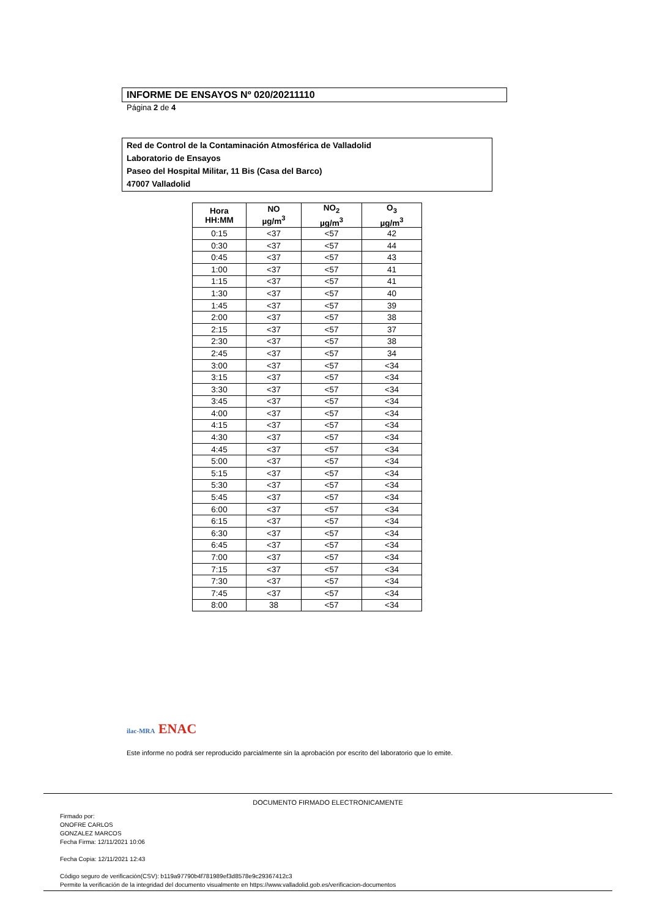INFORME DE ENSAYOS Nº 020/20211110
Página 2 de 4
Red de Control de la Contaminación Atmosférica de Valladolid
Laboratorio de Ensayos
Paseo del Hospital Militar, 11 Bis (Casa del Barco)
47007 Valladolid
| Hora HH:MM | NO µg/m<sup>3</sup> | NO<sub>2</sub> µg/m<sup>3</sup> | O<sub>3</sub> µg/m<sup>3</sup> |
| --- | --- | --- | --- |
| 0:15 | <37 | <57 | 42 |
| 0:30 | <37 | <57 | 44 |
| 0:45 | <37 | <57 | 43 |
| 1:00 | <37 | <57 | 41 |
| 1:15 | <37 | <57 | 41 |
| 1:30 | <37 | <57 | 40 |
| 1:45 | <37 | <57 | 39 |
| 2:00 | <37 | <57 | 38 |
| 2:15 | <37 | <57 | 37 |
| 2:30 | <37 | <57 | 38 |
| 2:45 | <37 | <57 | 34 |
| 3:00 | <37 | <57 | <34 |
| 3:15 | <37 | <57 | <34 |
| 3:30 | <37 | <57 | <34 |
| 3:45 | <37 | <57 | <34 |
| 4:00 | <37 | <57 | <34 |
| 4:15 | <37 | <57 | <34 |
| 4:30 | <37 | <57 | <34 |
| 4:45 | <37 | <57 | <34 |
| 5:00 | <37 | <57 | <34 |
| 5:15 | <37 | <57 | <34 |
| 5:30 | <37 | <57 | <34 |
| 5:45 | <37 | <57 | <34 |
| 6:00 | <37 | <57 | <34 |
| 6:15 | <37 | <57 | <34 |
| 6:30 | <37 | <57 | <34 |
| 6:45 | <37 | <57 | <34 |
| 7:00 | <37 | <57 | <34 |
| 7:15 | <37 | <57 | <34 |
| 7:30 | <37 | <57 | <34 |
| 7:45 | <37 | <57 | <34 |
| 8:00 | 38 | <57 | <34 |
ilac-MRA ENAC
Este informe no podrá ser reproducido parcialmente sin la aprobación por escrito del laboratorio que lo emite.
DOCUMENTO FIRMADO ELECTRONICAMENTE
Firmado por:
ONOFRE CARLOS
GONZALEZ MARCOS
Fecha Firma: 12/11/2021 10:06
Fecha Copia: 12/11/2021 12:43
Código seguro de verificación(CSV): b119a97790b4f781989ef3d8578e9c29367412c3
Permite la verificación de la integridad del documento visualmente en https://www.valladolid.gob.es/verificacion-documentos